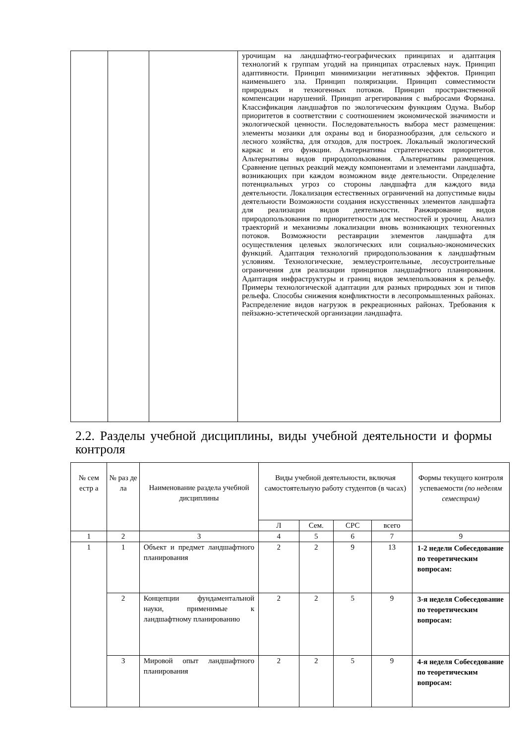| | | | урочищам на ландшафтно-географических принципах и адаптация технологий к группам угодий на принципах отраслевых наук. Принцип адаптивности. Принцип минимизации негативных эффектов. Принцип наименьшего зла. Принцип поляризации. Принцип совместимости природных и техногенных потоков. Принцип пространственной компенсации нарушений. Принцип агрегирования с выбросами Формана. Классификация ландшафтов по экологическим функциям Одума. Выбор приоритетов в соответствии с соотношением экономической значимости и экологической ценности. Последовательность выбора мест размещения: элементы мозаики для охраны вод и биоразнообразия, для сельского и лесного хозяйства, для отходов, для построек. Локальный экологический каркас и его функции. Альтернативы стратегических приоритетов. Альтернативы видов природопользования. Альтернативы размещения. Сравнение цепных реакций между компонентами и элементами ландшафта, возникающих при каждом возможном виде деятельности. Определение потенциальных угроз со стороны ландшафта для каждого вида деятельности. Локализация естественных ограничений на допустимые виды деятельности Возможности создания искусственных элементов ландшафта для реализации видов деятельности. Ранжирование видов природопользования по приоритетности для местностей и урочищ. Анализ траекторий и механизмы локализации вновь возникающих техногенных потоков. Возможности реставрации элементов ландшафта для осуществления целевых экологических или социально-экономических функций. Адаптация технологий природопользования к ландшафтным условиям. Технологические, землеустроительные, лесоустроительные ограничения для реализации принципов ландшафтного планирования. Адаптация инфраструктуры и границ видов землепользования к рельефу. Примеры технологической адаптации для разных природных зон и типов рельефа. Способы снижения конфликтности в лесопромышленных районах. Распределение видов нагрузок в рекреационных районах. Требования к пейзажно-эстетической организации ландшафта. |
2.2. Разделы учебной дисциплины, виды учебной деятельности и формы контроля
| № сем естр а | № раз де ла | Наименование раздела учебной дисциплины | Виды учебной деятельности, включая самостоятельную работу студентов (в часах) | | | | Формы текущего контроля успеваемости (по неделям семестрам) |
| --- | --- | --- | --- | --- | --- | --- | --- |
| | | | Л | Сем. | СРС | всего | |
| 1 | 2 | 3 | 4 | 5 | 6 | 7 | 9 |
| 1 | 1 | Объект и предмет ландшафтного планирования | 2 | 2 | 9 | 13 | 1-2 недели Собеседование по теоретическим вопросам: |
| | 2 | Концепции фундаментальной науки, применимые к ландшафтному планированию | 2 | 2 | 5 | 9 | 3-я неделя Собеседование по теоретическим вопросам: |
| | 3 | Мировой опыт ландшафтного планирования | 2 | 2 | 5 | 9 | 4-я неделя Собеседование по теоретическим вопросам: |